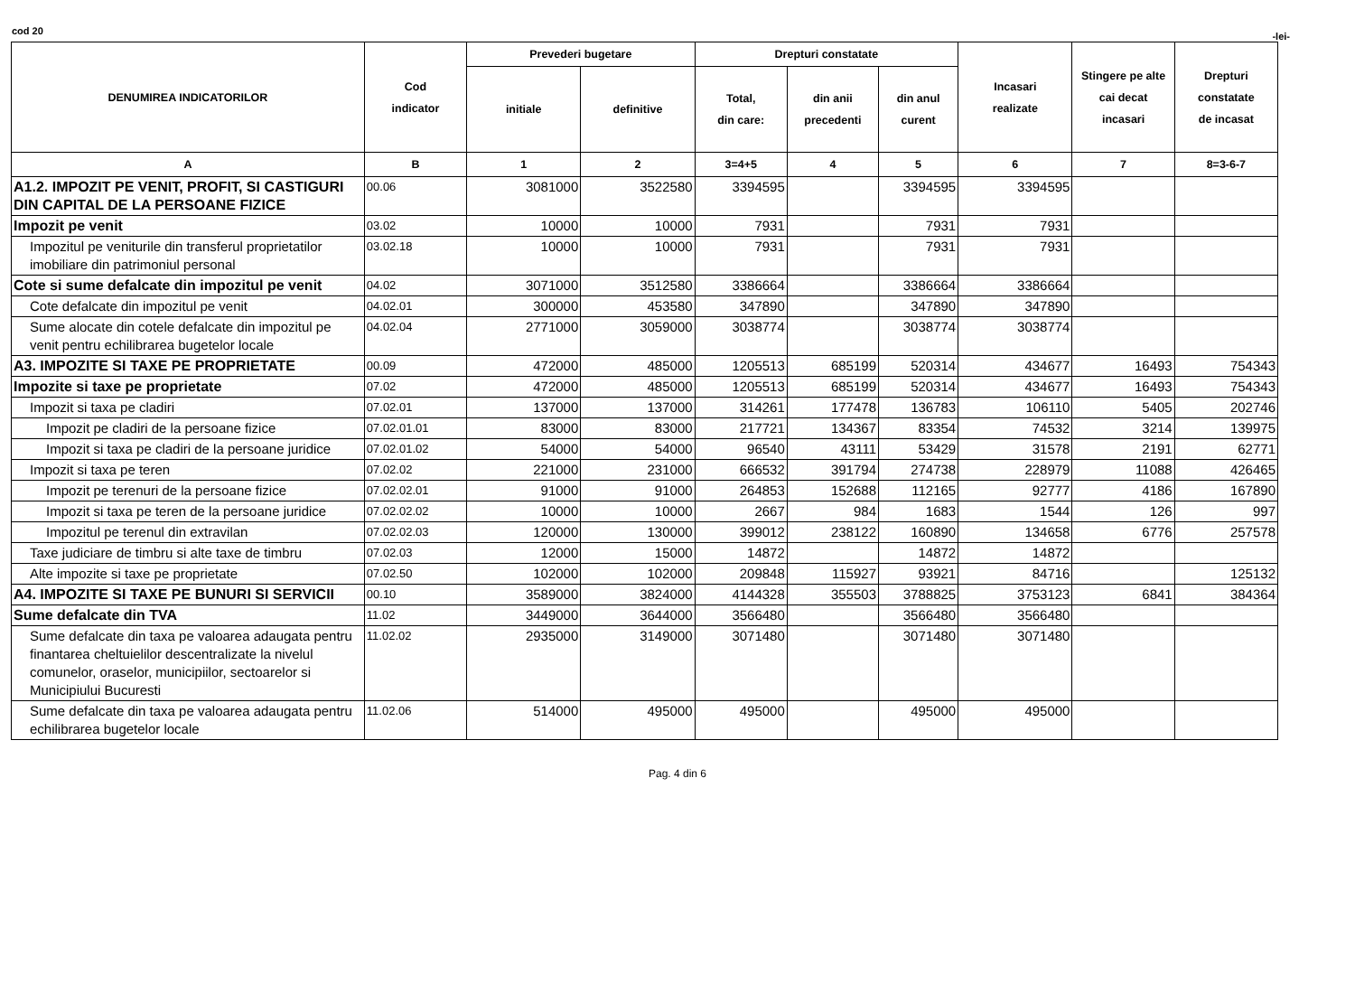cod 20 -lei-
| DENUMIREA INDICATORILOR | Cod indicator | Prevederi bugetare | | Drepturi constatate | | | Incasari realizate | Stingere pe alte cai decat incasari | Drepturi constatate de incasat |
| --- | --- | --- | --- | --- | --- | --- | --- | --- | --- |
| | | initiale | definitive | Total, din care: | din anii precedenti | din anul curent | | | |
| A | B | 1 | 2 | 3=4+5 | 4 | 5 | 6 | 7 | 8=3-6-7 |
| A1.2. IMPOZIT PE VENIT, PROFIT, SI CASTIGURI DIN CAPITAL DE LA PERSOANE FIZICE | 00.06 | 3081000 | 3522580 | 3394595 | | 3394595 | 3394595 | | |
| Impozit pe venit | 03.02 | 10000 | 10000 | 7931 | | 7931 | 7931 | | |
| Impozitul pe veniturile din transferul proprietatilor imobiliare din patrimoniul personal | 03.02.18 | 10000 | 10000 | 7931 | | 7931 | 7931 | | |
| Cote si sume defalcate din impozitul pe venit | 04.02 | 3071000 | 3512580 | 3386664 | | 3386664 | 3386664 | | |
| Cote defalcate din impozitul pe venit | 04.02.01 | 300000 | 453580 | 347890 | | 347890 | 347890 | | |
| Sume alocate din cotele defalcate din impozitul pe venit pentru echilibrarea bugetelor locale | 04.02.04 | 2771000 | 3059000 | 3038774 | | 3038774 | 3038774 | | |
| A3. IMPOZITE SI TAXE PE PROPRIETATE | 00.09 | 472000 | 485000 | 1205513 | 685199 | 520314 | 434677 | 16493 | 754343 |
| Impozite si taxe pe proprietate | 07.02 | 472000 | 485000 | 1205513 | 685199 | 520314 | 434677 | 16493 | 754343 |
| Impozit si taxa pe cladiri | 07.02.01 | 137000 | 137000 | 314261 | 177478 | 136783 | 106110 | 5405 | 202746 |
| Impozit pe cladiri de la persoane fizice | 07.02.01.01 | 83000 | 83000 | 217721 | 134367 | 83354 | 74532 | 3214 | 139975 |
| Impozit si taxa pe cladiri de la persoane juridice | 07.02.01.02 | 54000 | 54000 | 96540 | 43111 | 53429 | 31578 | 2191 | 62771 |
| Impozit si taxa pe teren | 07.02.02 | 221000 | 231000 | 666532 | 391794 | 274738 | 228979 | 11088 | 426465 |
| Impozit pe terenuri de la persoane fizice | 07.02.02.01 | 91000 | 91000 | 264853 | 152688 | 112165 | 92777 | 4186 | 167890 |
| Impozit si taxa pe teren de la persoane juridice | 07.02.02.02 | 10000 | 10000 | 2667 | 984 | 1683 | 1544 | 126 | 997 |
| Impozitul pe terenul din extravilan | 07.02.02.03 | 120000 | 130000 | 399012 | 238122 | 160890 | 134658 | 6776 | 257578 |
| Taxe judiciare de timbru si alte taxe de timbru | 07.02.03 | 12000 | 15000 | 14872 | | 14872 | 14872 | | |
| Alte impozite si taxe pe proprietate | 07.02.50 | 102000 | 102000 | 209848 | 115927 | 93921 | 84716 | | 125132 |
| A4. IMPOZITE SI TAXE PE BUNURI SI SERVICII | 00.10 | 3589000 | 3824000 | 4144328 | 355503 | 3788825 | 3753123 | 6841 | 384364 |
| Sume defalcate din TVA | 11.02 | 3449000 | 3644000 | 3566480 | | 3566480 | 3566480 | | |
| Sume defalcate din taxa pe valoarea adaugata pentru finantarea cheltuielilor descentralizate la nivelul comunelor, oraselor, municipiilor, sectoarelor si Municipiului Bucuresti | 11.02.02 | 2935000 | 3149000 | 3071480 | | 3071480 | 3071480 | | |
| Sume defalcate din taxa pe valoarea adaugata pentru echilibrarea bugetelor locale | 11.02.06 | 514000 | 495000 | 495000 | | 495000 | 495000 | | |
Pag. 4 din 6